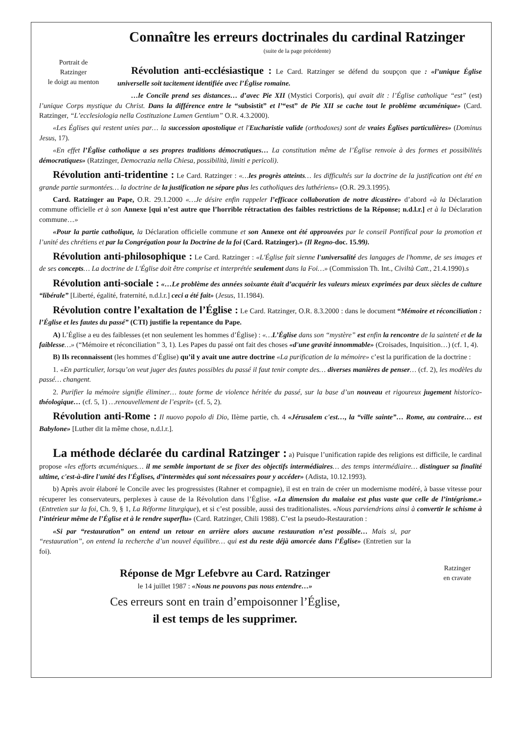Connaître les erreurs doctrinales du cardinal Ratzinger
(suite de la page précédente)
Portrait de
Ratzinger
le doigt au menton
Révolution anti-ecclésiastique : Le Card. Ratzinger se défend du soupçon que : «l’unique Église universelle soit tacitement identifiée avec l’Église romaine.
…le Concile prend ses distances… d’avec Pie XII (Mystici Corporis), qui avait dit : l’Église catholique “est” (est) l’unique Corps mystique du Christ. Dans la différence entre le “subsistit” et l’“est” de Pie XII se cache tout le problème œcuménique» (Card. Ratzinger, “L’ecclesiologia nella Costituzione Lumen Gentium” O.R. 4.3.2000).
«Les Églises qui restent unies par… la succession apostolique et l'Eucharistie valide (orthodoxes) sont de vraies Églises particulières» (Dominus Jesus, 17).
«En effet l’Église catholique a ses propres traditions démocratiques… La constitution même de l’Église renvoie à des formes et possibilités démocratiques» (Ratzinger, Democrazia nella Chiesa, possibilità, limiti e pericoli).
Révolution anti-tridentine : Le Card. Ratzinger : «…les progrès atteints… les difficultés sur la doctrine de la justification ont été en grande partie surmontées… la doctrine de la justification ne sépare plus les catholiques des luthériens» (O.R. 29.3.1995).
Card. Ratzinger au Pape, O.R. 29.1.2000 «…Je désire enfin rappeler l’efficace collaboration de notre dicastère» d’abord «à la Déclaration commune officielle et à son Annexe [qui n’est autre que l’horrible rétractation des faibles restrictions de la Réponse; n.d.l.r.] et à la Déclaration commune…»
«Pour la partie catholique, la Déclaration officielle commune et son Annexe ont été approuvées par le conseil Pontifical pour la promotion et l’unité des chrétiens et par la Congrégation pour la Doctrine de la foi (Card. Ratzinger).» (Il Regno-doc. 15.99).
Révolution anti-philosophique : Le Card. Ratzinger : «L'Église fait sienne l'universalité des langages de l'homme, de ses images et de ses concepts… La doctrine de L'Église doit être comprise et interprétée seulement dans la Foi…» (Commission Th. Int., Civiltà Catt., 21.4.1990).s
Révolution anti-sociale : «…Le problème des années soixante était d’acquérir les valeurs mieux exprimées par deux siècles de culture “libérale” [Liberté, égalité, fraternité, n.d.l.r.] ceci a été fait» (Jesus, 11.1984).
Révolution contre l’exaltation de l’Église : Le Card. Ratzinger, O.R. 8.3.2000 : dans le document “Mémoire et réconciliation : l’Église et les fautes du passé” (CTI) justifie la repentance du Pape.
A) L’Église a eu des faiblesses (et non seulement les hommes d’Église) : «…L’Église dans son “mystère” est enfin la rencontre de la sainteté et de la faiblesse…» (“Mémoire et réconciliation” 3, 1). Les Papes du passé ont fait des choses «d'une gravité innommable» (Croisades, Inquisition…) (cf. 1, 4).
B) Ils reconnaissent (les hommes d’Église) qu’il y avait une autre doctrine «La purification de la mémoire» c’est la purification de la doctrine :
1. «En particulier, lorsqu’on veut juger des fautes possibles du passé il faut tenir compte des… diverses manières de penser… (cf. 2), les modèles du passé… changent.
2. Purifier la mémoire signifie éliminer… toute forme de violence héritée du passé, sur la base d’un nouveau et rigoureux jugement historico-théologique… (cf. 5, 1) …renouvellement de l’esprit» (cf. 5, 2).
Révolution anti-Rome : Il nuovo popolo di Dio, IIème partie, ch. 4 «Jérusalem c'est…, la “ville sainte”… Rome, au contraire… est Babylone» [Luther dit la même chose, n.d.l.r.].
La méthode déclarée du cardinal Ratzinger : a) Puisque l’unification rapide des religions est difficile, le cardinal propose «les efforts œcuméniques… il me semble important de se fixer des objectifs intermédiaires… des temps intermédiaire… distinguer sa finalité ultime, c'est-à-dire l'unité des l'Églises, d’intermèdes qui sont nécessaires pour y accéder» (Adista, 10.12.1993).
b) Après avoir élaboré le Concile avec les progressistes (Rahner et compagnie), il est en train de créer un modernisme modéré, à basse vitesse pour récuperer les conservateurs, perplexes à cause de la Révolution dans l’Église. «La dimension du malaise est plus vaste que celle de l’intégrisme.» (Entretien sur la foi, Ch. 9, § 1, La Réforme liturgique), et si c’est possible, aussi des traditionalistes. «Nous parviendrions ainsi à convertir le schisme à l’intérieur même de l’Église et à le rendre superflu» (Card. Ratzinger, Chili 1988). C’est la pseudo-Restauration :
«Si par “restauration” on entend un retour en arrière alors aucune restauration n’est possible… Mais si, par “restauration”, on entend la recherche d’un nouvel équilibre… qui est du reste déjà amorcée dans l’Église» (Entretien sur la foi).
Ratzinger
en cravate
Réponse de Mgr Lefebvre au Card. Ratzinger
le 14 juillet 1987 : «Nous ne pouvons pas nous entendre…»
Ces erreurs sont en train d’empoisonner l’Église,
il est temps de les supprimer.